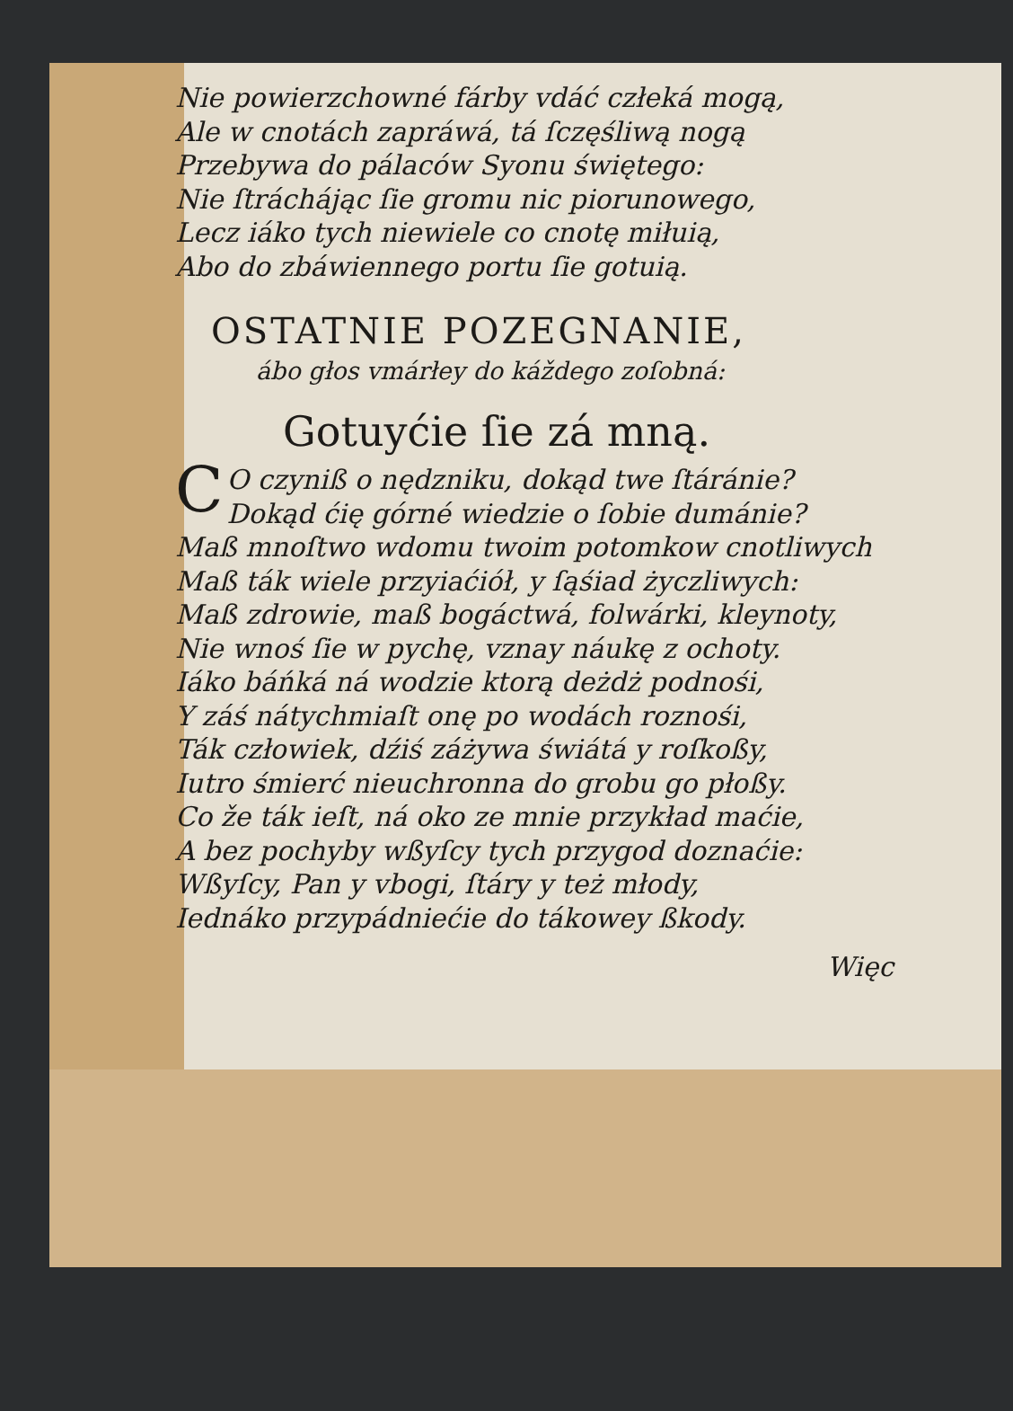Nie powierzchowné fárby vdáć człeká mogą,
Ale w cnotách zapráwá, tá ſczęśliwą nogą
Przebywa do pálaców Syonu świętego:
Nie ſtráchájąc ſie gromu nic piorunowego,
Lecz iáko tych niewiele co cnotę miłuią,
Abo do zbáwiennego portu ſie gotuią.
OSTATNIE POZEGNANIE,
ábo głos vmárłey do káždego zoſobná:
Gotuyćie ſie zá mną.
CO czyniß o nędzniku, dokąd twe ſtáránie?
Dokąd ćię górné wiedzie o ſobie dumánie?
Maß mnoſtwo wdomu twoim potomkow cnotliwych
Maß ták wiele przyiaćiół, y ſąśiad życzliwych:
Maß zdrowie, maß bogáctwá, folwárki, kleynoty,
Nie wnoś ſie w pychę, vznay náukę z ochoty.
Iáko báńká ná wodzie ktorą deżdż podnośi,
Y záś nátychmiaſt onę po wodách roznośi,
Ták człowiek, dźiś záżywa świátá y roſkoßy,
Iutro śmierć nieuchronna do grobu go płoßy.
Co že ták ieſt, ná oko ze mnie przykład maćie,
A bez pochyby wßyſcy tych przygod doznaćie:
Wßyſcy, Pan y vbogi, ſtáry y też młody,
Iednáko przypádniećie do tákowey ßkody.
Więc